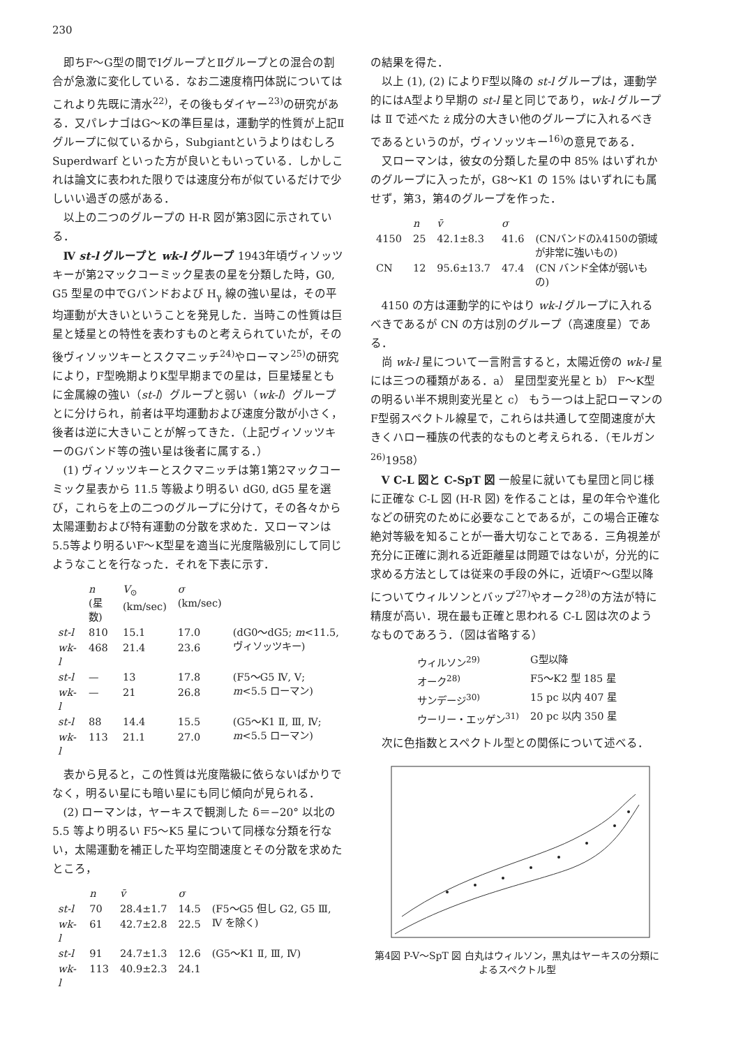230
即ちF～G型の間でⅠグループとⅡグループとの混合の割合が急激に変化している．なお二速度楕円体説についてはこれより先既に清水<sup>22)</sup>，その後もダイヤー<sup>23)</sup>の研究がある．又パレナゴはG～Kの準巨星は，運動学的性質が上記Ⅱグループに似ているから，Subgiantというよりはむしろ Superdwarf といった方が良いともいっている．しかしこれは論文に表われた限りでは速度分布が似ているだけで少しいい過ぎの感がある．
以上の二つのグループの H-R 図が第3図に示されている．
Ⅳ st-l グループと wk-l グループ 1943年頃ヴィソッツキーが第2マックコーミック星表の星を分類した時，G0, G5 型星の中でGバンドおよび H<sub>γ</sub> 線の強い星は，その平均運動が大きいということを発見した．当時この性質は巨星と矮星との特性を表わすものと考えられていたが，その後ヴィソッツキーとスクマニッチ<sup>24)</sup>やローマン<sup>25)</sup>の研究により，F型晩期よりK型早期までの星は，巨星矮星ともに金属線の強い（st-l）グループと弱い（wk-l）グループとに分けられ，前者は平均運動および速度分散が小さく，後者は逆に大きいことが解ってきた．（上記ヴィソッツキーのGバンド等の強い星は後者に属する．）
(1) ヴィソッツキーとスクマニッチは第1第2マックコーミック星表から 11.5 等級より明るい dG0, dG5 星を選び，これらを上の二つのグループに分けて，その各々から太陽運動および特有運動の分散を求めた．又ローマンは5.5等より明るいF～K型星を適当に光度階級別にして同じようなことを行なった．それを下表に示す．
| | n (星数) | V<sub>⊙</sub> (km/sec) | σ (km/sec) | |
| --- | --- | --- | --- | --- |
| st-l | 810 | 15.1 | 17.0 | (dG0～dG5; m <11.5, ヴィソッツキー) |
| wk-l | 468 | 21.4 | 23.6 | |
| st-l | — | 13 | 17.8 | (F5～G5 Ⅳ, Ⅴ; m <5.5 ローマン) |
| wk-l | — | 21 | 26.8 | |
| st-l | 88 | 14.4 | 15.5 | (G5～K1 Ⅱ, Ⅲ, Ⅳ; m <5.5 ローマン) |
| wk-l | 113 | 21.1 | 27.0 | |
表から見ると，この性質は光度階級に依らないばかりでなく，明るい星にも暗い星にも同じ傾向が見られる．
(2) ローマンは，ヤーキスで観測した δ＝−20° 以北の 5.5 等より明るい F5～K5 星について同様な分類を行ない，太陽運動を補正した平均空間速度とその分散を求めたところ，
| | n | v̄ | σ | |
| --- | --- | --- | --- | --- |
| st-l | 70 | 28.4±1.7 | 14.5 | (F5～G5 但し G2, G5 Ⅲ, Ⅳ を除く) |
| wk-l | 61 | 42.7±2.8 | 22.5 | |
| st-l | 91 | 24.7±1.3 | 12.6 | (G5～K1 Ⅱ, Ⅲ, Ⅳ) |
| wk-l | 113 | 40.9±2.3 | 24.1 | |
の結果を得た．
以上 (1), (2) によりF型以降の st-l グループは，運動学的にはA型より早期の st-l 星と同じであり，wk-l グループは Ⅱ で述べた ż 成分の大きい他のグループに入れるべきであるというのが，ヴィソッツキー<sup>16)</sup>の意見である．
又ローマンは，彼女の分類した星の中 85% はいずれかのグループに入ったが，G8～K1 の 15% はいずれにも属せず，第3，第4のグループを作った．
| | n | v̄ | σ | |
| --- | --- | --- | --- | --- |
| 4150 | 25 | 42.1±8.3 | 41.6 | (CNバンドのλ4150の領域が非常に強いもの) |
| CN | 12 | 95.6±13.7 | 47.4 | (CN バンド全体が弱いもの) |
4150 の方は運動学的にやはり wk-l グループに入れるべきであるが CN の方は別のグループ（高速度星）である．
尚 wk-l 星について一言附言すると，太陽近傍の wk-l 星には三つの種類がある．a） 星団型変光星と b） F～K型の明るい半不規則変光星と c） もう一つは上記ローマンのF型弱スペクトル線星で，これらは共通して空間速度が大きくハロー種族の代表的なものと考えられる．（モルガン<sup>26)</sup>1958）
Ⅴ C-L 図と C-SpT 図 一般星に就いても星団と同じ様に正確な C-L 図 (H-R 図) を作ることは，星の年令や進化などの研究のために必要なことであるが，この場合正確な絶対等級を知ることが一番大切なことである．三角視差が充分に正確に測れる近距離星は問題ではないが，分光的に求める方法としては従来の手段の外に，近頃F～G型以降についてウィルソンとバップ<sup>27)</sup>やオーク<sup>28)</sup>の方法が特に精度が高い．現在最も正確と思われる C-L 図は次のようなものであろう．（図は省略する）
| ウィルソン<sup>29)</sup> | G型以降 |
| オーク<sup>28)</sup> | F5～K2 型 185 星 |
| サンデージ<sup>30)</sup> | 15 pc 以内 407 星 |
| ウーリー・エッゲン<sup>31)</sup> | 20 pc 以内 350 星 |
次に色指数とスペクトル型との関係について述べる．
第4図 P-V～SpT 図 白丸はウィルソン，黒丸はヤーキスの分類によるスペクトル型